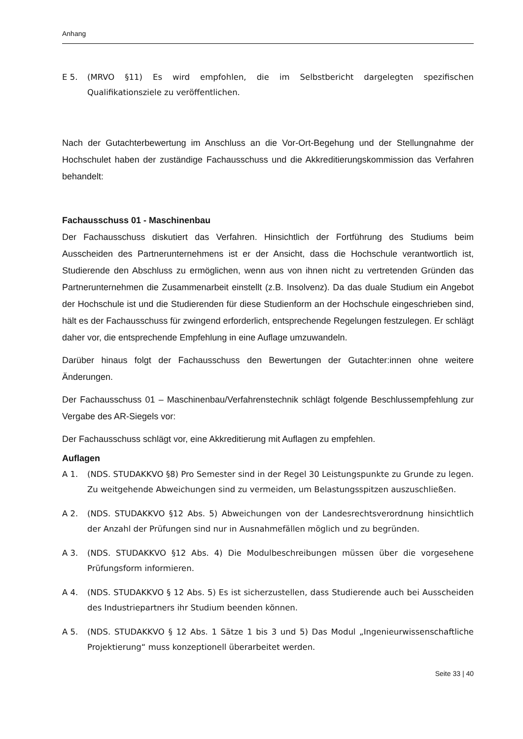Anhang
E 5. (MRVO §11) Es wird empfohlen, die im Selbstbericht dargelegten spezifischen Qualifikationsziele zu veröffentlichen.
Nach der Gutachterbewertung im Anschluss an die Vor-Ort-Begehung und der Stellungnahme der Hochschulet haben der zuständige Fachausschuss und die Akkreditierungskommission das Verfahren behandelt:
Fachausschuss 01 - Maschinenbau
Der Fachausschuss diskutiert das Verfahren. Hinsichtlich der Fortführung des Studiums beim Ausscheiden des Partnerunternehmens ist er der Ansicht, dass die Hochschule verantwortlich ist, Studierende den Abschluss zu ermöglichen, wenn aus von ihnen nicht zu vertretenden Gründen das Partnerunternehmen die Zusammenarbeit einstellt (z.B. Insolvenz). Da das duale Studium ein Angebot der Hochschule ist und die Studierenden für diese Studienform an der Hochschule eingeschrieben sind, hält es der Fachausschuss für zwingend erforderlich, entsprechende Regelungen festzulegen. Er schlägt daher vor, die entsprechende Empfehlung in eine Auflage umzuwandeln.
Darüber hinaus folgt der Fachausschuss den Bewertungen der Gutachter:innen ohne weitere Änderungen.
Der Fachausschuss 01 – Maschinenbau/Verfahrenstechnik schlägt folgende Beschlussempfehlung zur Vergabe des AR-Siegels vor:
Der Fachausschuss schlägt vor, eine Akkreditierung mit Auflagen zu empfehlen.
Auflagen
A 1. (NDS. STUDAKKVO §8) Pro Semester sind in der Regel 30 Leistungspunkte zu Grunde zu legen. Zu weitgehende Abweichungen sind zu vermeiden, um Belastungsspitzen auszuschließen.
A 2. (NDS. STUDAKKVO §12 Abs. 5) Abweichungen von der Landesrechtsverordnung hinsichtlich der Anzahl der Prüfungen sind nur in Ausnahmefällen möglich und zu begründen.
A 3. (NDS. STUDAKKVO §12 Abs. 4) Die Modulbeschreibungen müssen über die vorgesehene Prüfungsform informieren.
A 4. (NDS. STUDAKKVO § 12 Abs. 5) Es ist sicherzustellen, dass Studierende auch bei Ausscheiden des Industriepartners ihr Studium beenden können.
A 5. (NDS. STUDAKKVO § 12 Abs. 1 Sätze 1 bis 3 und 5) Das Modul „Ingenieurwissenschaftliche Projektierung“ muss konzeptionell überarbeitet werden.
Seite 33 | 40